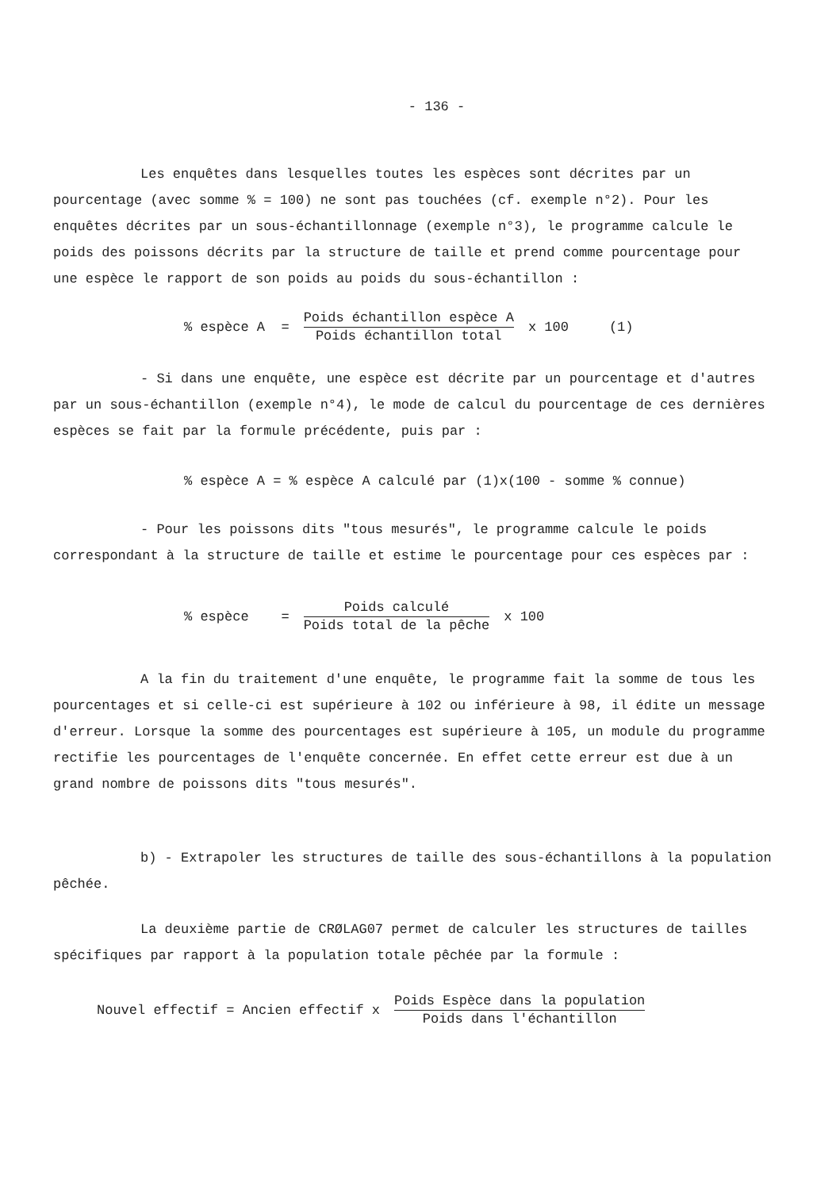- 136 -
Les enquêtes dans lesquelles toutes les espèces sont décrites par un pourcentage (avec somme % = 100) ne sont pas touchées (cf. exemple n°2). Pour les enquêtes décrites par un sous-échantillonnage (exemple n°3), le programme calcule le poids des poissons décrits par la structure de taille et prend comme pourcentage pour une espèce le rapport de son poids au poids du sous-échantillon :
% espèce A = Poids échantillon espèce A Poids échantillon total x 100 (1)
- Si dans une enquête, une espèce est décrite par un pourcentage et d'autres par un sous-échantillon (exemple n°4), le mode de calcul du pourcentage de ces dernières espèces se fait par la formule précédente, puis par :
% espèce A = % espèce A calculé par (1)x(100 - somme % connue)
- Pour les poissons dits "tous mesurés", le programme calcule le poids correspondant à la structure de taille et estime le pourcentage pour ces espèces par :
% espèce = Poids calculé Poids total de la pêche x 100
A la fin du traitement d'une enquête, le programme fait la somme de tous les pourcentages et si celle-ci est supérieure à 102 ou inférieure à 98, il édite un message d'erreur. Lorsque la somme des pourcentages est supérieure à 105, un module du programme rectifie les pourcentages de l'enquête concernée. En effet cette erreur est due à un grand nombre de poissons dits "tous mesurés".
b) - Extrapoler les structures de taille des sous-échantillons à la population pêchée.
La deuxième partie de CRØLAG07 permet de calculer les structures de tailles spécifiques par rapport à la population totale pêchée par la formule :
Nouvel effectif = Ancien effectif x Poids Espèce dans la population Poids dans l'échantillon